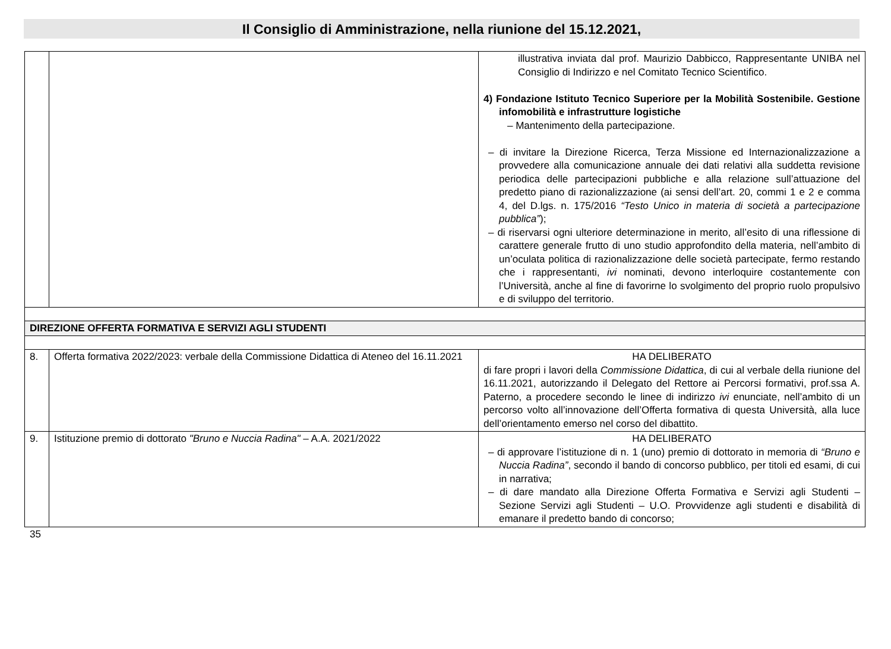Il Consiglio di Amministrazione, nella riunione del 15.12.2021,
| | | illustrativa inviata dal prof. Maurizio Dabbicco, Rappresentante UNIBA nel Consiglio di Indirizzo e nel Comitato Tecnico Scientifico. 4) Fondazione Istituto Tecnico Superiore per la Mobilità Sostenibile. Gestione infomobilità e infrastrutture logistiche – Mantenimento della partecipazione. – di invitare la Direzione Ricerca, Terza Missione ed Internazionalizzazione a provvedere alla comunicazione annuale dei dati relativi alla suddetta revisione periodica delle partecipazioni pubbliche e alla relazione sull’attuazione del predetto piano di razionalizzazione (ai sensi dell’art. 20, commi 1 e 2 e comma 4, del D.lgs. n. 175/2016 “Testo Unico in materia di società a partecipazione pubblica” ); – di riservarsi ogni ulteriore determinazione in merito, all’esito di una riflessione di carattere generale frutto di uno studio approfondito della materia, nell’ambito di un’oculata politica di razionalizzazione delle società partecipate, fermo restando che i rappresentanti, ivi nominati, devono interloquire costantemente con l’Università, anche al fine di favorirne lo svolgimento del proprio ruolo propulsivo e di sviluppo del territorio. |
| DIREZIONE OFFERTA FORMATIVA E SERVIZI AGLI STUDENTI | | |
| 8. | Offerta formativa 2022/2023: verbale della Commissione Didattica di Ateneo del 16.11.2021 | HA DELIBERATO di fare propri i lavori della Commissione Didattica , di cui al verbale della riunione del 16.11.2021, autorizzando il Delegato del Rettore ai Percorsi formativi, prof.ssa A. Paterno, a procedere secondo le linee di indirizzo ivi enunciate, nell’ambito di un percorso volto all’innovazione dell’Offerta formativa di questa Università, alla luce dell’orientamento emerso nel corso del dibattito. |
| 9. | Istituzione premio di dottorato "Bruno e Nuccia Radina" – A.A. 2021/2022 | HA DELIBERATO – di approvare l’istituzione di n. 1 (uno) premio di dottorato in memoria di “Bruno e Nuccia Radina” , secondo il bando di concorso pubblico, per titoli ed esami, di cui in narrativa; – di dare mandato alla Direzione Offerta Formativa e Servizi agli Studenti – Sezione Servizi agli Studenti – U.O. Provvidenze agli studenti e disabilità di emanare il predetto bando di concorso; |
35